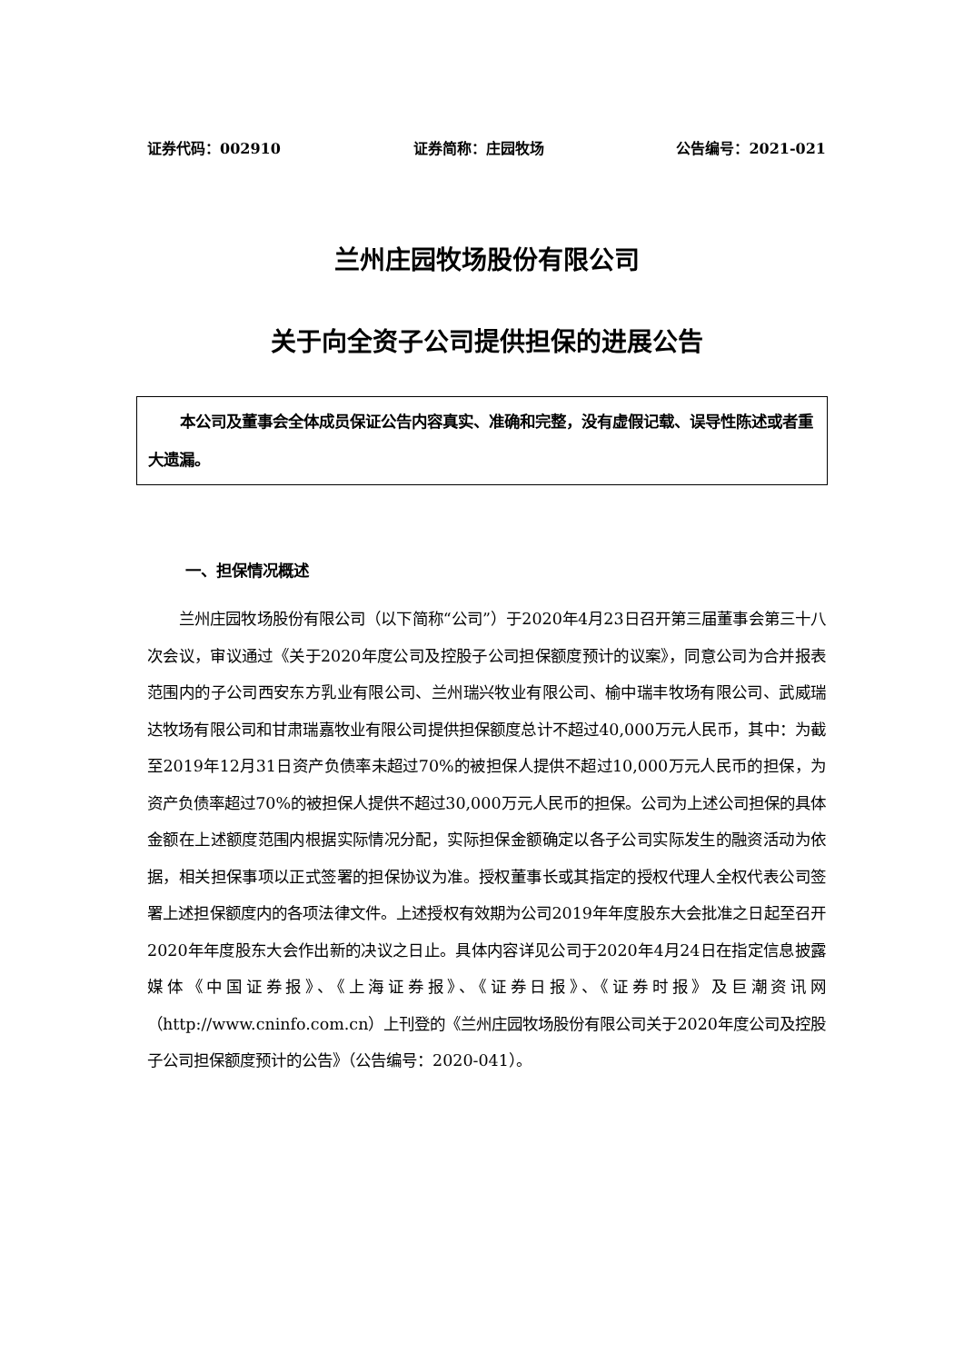证券代码：002910 证券简称：庄园牧场 公告编号：2021-021
兰州庄园牧场股份有限公司
关于向全资子公司提供担保的进展公告
本公司及董事会全体成员保证公告内容真实、准确和完整，没有虚假记载、误导性陈述或者重大遗漏。
一、担保情况概述
兰州庄园牧场股份有限公司（以下简称“公司”）于2020年4月23日召开第三届董事会第三十八次会议，审议通过《关于2020年度公司及控股子公司担保额度预计的议案》，同意公司为合并报表范围内的子公司西安东方乳业有限公司、兰州瑞兴牧业有限公司、榆中瑞丰牧场有限公司、武威瑞达牧场有限公司和甘肃瑞嘉牧业有限公司提供担保额度总计不超过40,000万元人民币，其中：为截至2019年12月31日资产负债率未超过70%的被担保人提供不超过10,000万元人民币的担保，为资产负债率超过70%的被担保人提供不超过30,000万元人民币的担保。公司为上述公司担保的具体金额在上述额度范围内根据实际情况分配，实际担保金额确定以各子公司实际发生的融资活动为依据，相关担保事项以正式签署的担保协议为准。授权董事长或其指定的授权代理人全权代表公司签署上述担保额度内的各项法律文件。上述授权有效期为公司2019年年度股东大会批准之日起至召开2020年年度股东大会作出新的决议之日止。具体内容详见公司于2020年4月24日在指定信息披露媒体《中国证券报》、《上海证券报》、《证券日报》、《证券时报》及巨潮资讯网（http://www.cninfo.com.cn）上刊登的《兰州庄园牧场股份有限公司关于2020年度公司及控股子公司担保额度预计的公告》（公告编号：2020-041）。